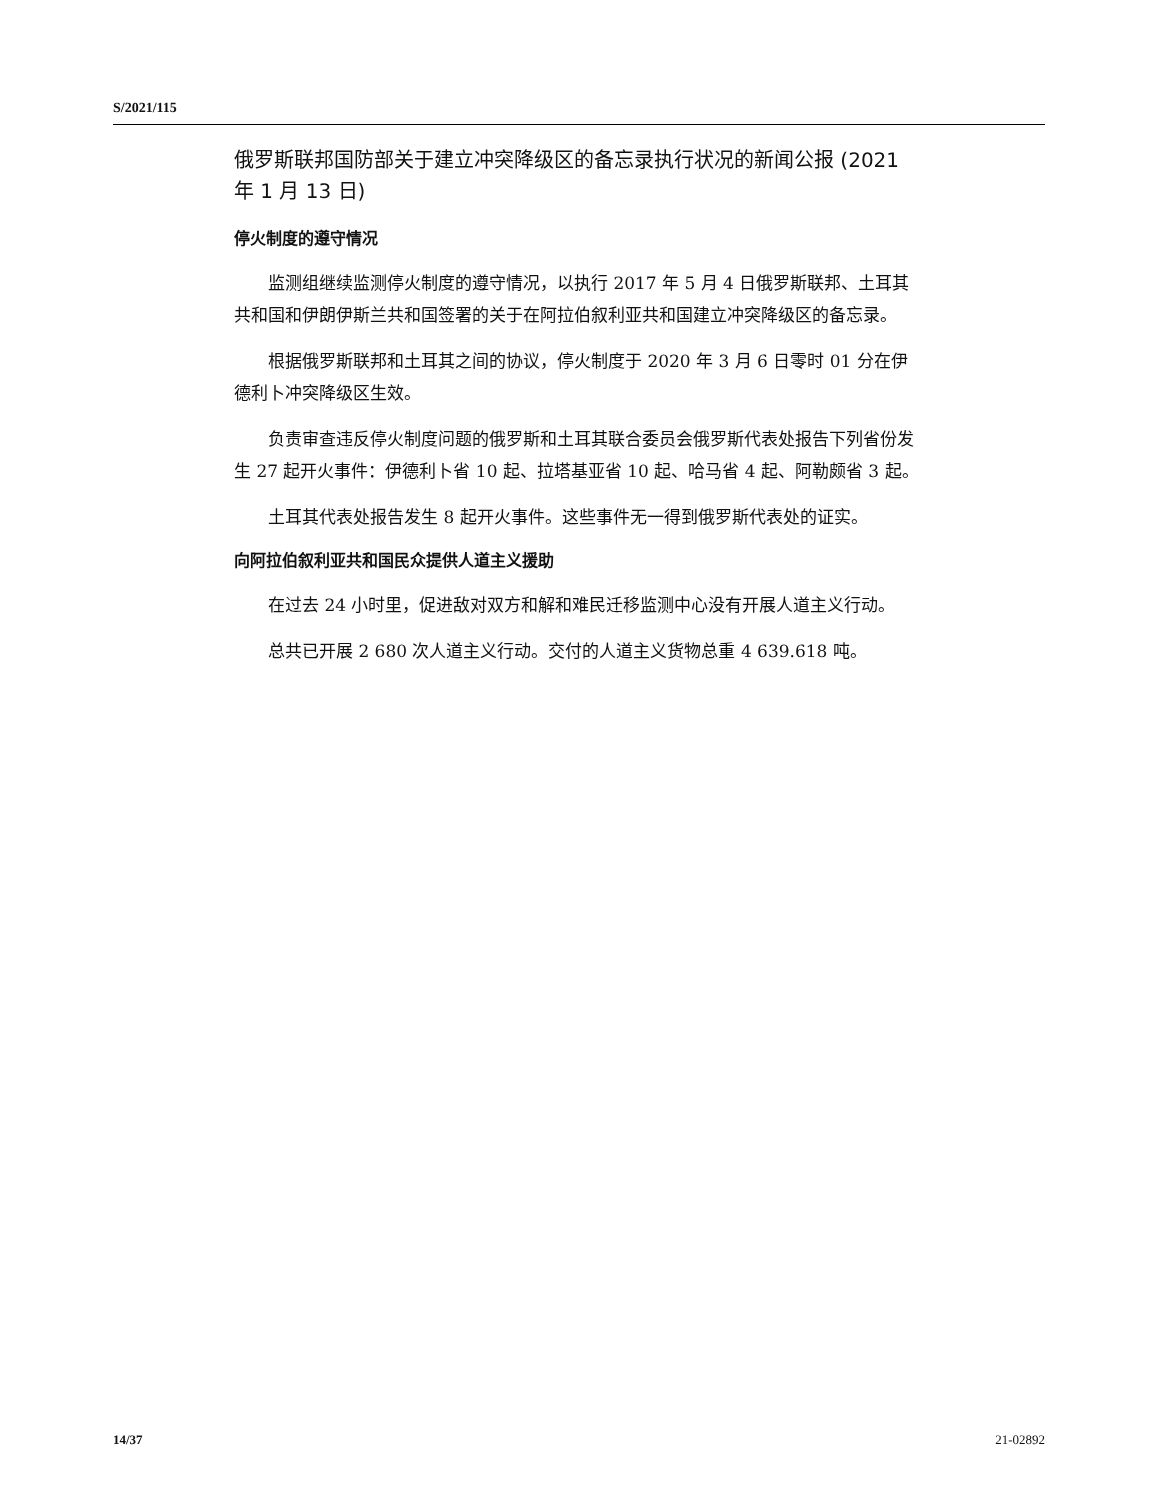S/2021/115
俄罗斯联邦国防部关于建立冲突降级区的备忘录执行状况的新闻公报 (2021 年 1 月 13 日)
停火制度的遵守情况
监测组继续监测停火制度的遵守情况，以执行 2017 年 5 月 4 日俄罗斯联邦、土耳其共和国和伊朗伊斯兰共和国签署的关于在阿拉伯叙利亚共和国建立冲突降级区的备忘录。
根据俄罗斯联邦和土耳其之间的协议，停火制度于 2020 年 3 月 6 日零时 01 分在伊德利卜冲突降级区生效。
负责审查违反停火制度问题的俄罗斯和土耳其联合委员会俄罗斯代表处报告下列省份发生 27 起开火事件：伊德利卜省 10 起、拉塔基亚省 10 起、哈马省 4 起、阿勒颇省 3 起。
土耳其代表处报告发生 8 起开火事件。这些事件无一得到俄罗斯代表处的证实。
向阿拉伯叙利亚共和国民众提供人道主义援助
在过去 24 小时里，促进敌对双方和解和难民迁移监测中心没有开展人道主义行动。
总共已开展 2 680 次人道主义行动。交付的人道主义货物总重 4 639.618 吨。
14/37 21-02892